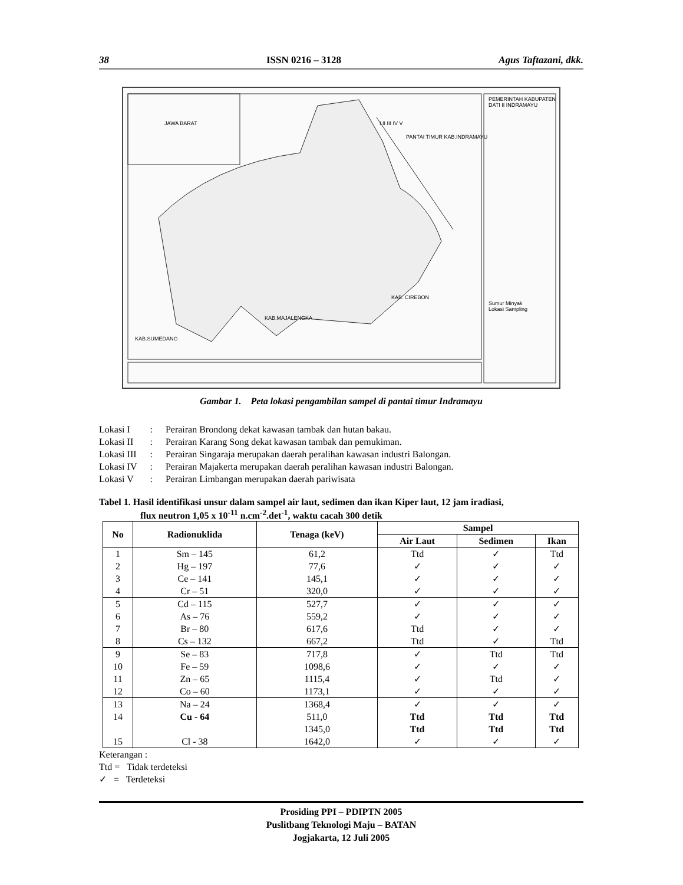38 ISSN 0216 – 3128 Agus Taftazani, dkk.
JAWA BARAT I II III IV V
PANTAI TIMUR KAB.INDRAMAYU
PEMERINTAH KABUPATEN DATI II INDRAMAYU
Sumur Minyak
Lokasi Sampling
KAB. CIREBON
KAB.MAJALENGKA
KAB.SUMEDANG
Gambar 1. Peta lokasi pengambilan sampel di pantai timur Indramayu
| Lokasi I | : | Perairan Brondong dekat kawasan tambak dan hutan bakau. |
| Lokasi II | : | Perairan Karang Song dekat kawasan tambak dan pemukiman. |
| Lokasi III | : | Perairan Singaraja merupakan daerah peralihan kawasan industri Balongan. |
| Lokasi IV | : | Perairan Majakerta merupakan daerah peralihan kawasan industri Balongan. |
| Lokasi V | : | Perairan Limbangan merupakan daerah pariwisata |
Tabel 1. Hasil identifikasi unsur dalam sampel air laut, sedimen dan ikan Kiper laut, 12 jam iradiasi,
flux neutron 1,05 x 10<sup>-11</sup> n.cm<sup>-2</sup>.det<sup>-1</sup>, waktu cacah 300 detik
| No | Radionuklida | Tenaga (keV) | Sampel | | |
| --- | --- | --- | --- | --- | --- |
| | | | Air Laut | Sedimen | Ikan |
| 1 | Sm – 145 | 61,2 | Ttd | ✓ | Ttd |
| 2 | Hg – 197 | 77,6 | ✓ | ✓ | ✓ |
| 3 | Ce – 141 | 145,1 | ✓ | ✓ | ✓ |
| 4 | Cr – 51 | 320,0 | ✓ | ✓ | ✓ |
| 5 | Cd – 115 | 527,7 | ✓ | ✓ | ✓ |
| 6 | As – 76 | 559,2 | ✓ | ✓ | ✓ |
| 7 | Br – 80 | 617,6 | Ttd | ✓ | ✓ |
| 8 | Cs – 132 | 667,2 | Ttd | ✓ | Ttd |
| 9 | Se – 83 | 717,8 | ✓ | Ttd | Ttd |
| 10 | Fe – 59 | 1098,6 | ✓ | ✓ | ✓ |
| 11 | Zn – 65 | 1115,4 | ✓ | Ttd | ✓ |
| 12 | Co – 60 | 1173,1 | ✓ | ✓ | ✓ |
| 13 | Na – 24 | 1368,4 | ✓ | ✓ | ✓ |
| 14 | Cu - 64 | 511,0 | Ttd | Ttd | Ttd |
| | | 1345,0 | Ttd | Ttd | Ttd |
| 15 | Cl - 38 | 1642,0 | ✓ | ✓ | ✓ |
Keterangan :
Ttd = Tidak terdeteksi
✓ = Terdeteksi
Prosiding PPI – PDIPTN 2005
Puslitbang Teknologi Maju – BATAN
Jogjakarta, 12 Juli 2005